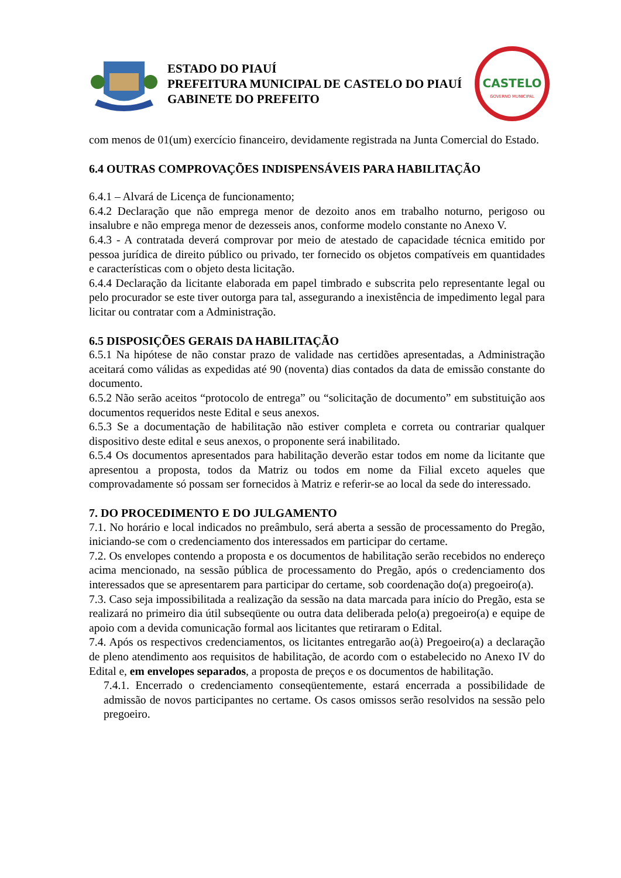ESTADO DO PIAUÍ
PREFEITURA MUNICIPAL DE CASTELO DO PIAUÍ
GABINETE DO PREFEITO
CASTELO
GOVERNO MUNICIPAL
com menos de 01(um) exercício financeiro, devidamente registrada na Junta Comercial do Estado.
6.4 OUTRAS COMPROVAÇÕES INDISPENSÁVEIS PARA HABILITAÇÃO
6.4.1 – Alvará de Licença de funcionamento;
6.4.2 Declaração que não emprega menor de dezoito anos em trabalho noturno, perigoso ou insalubre e não emprega menor de dezesseis anos, conforme modelo constante no Anexo V.
6.4.3 - A contratada deverá comprovar por meio de atestado de capacidade técnica emitido por pessoa jurídica de direito público ou privado, ter fornecido os objetos compatíveis em quantidades e características com o objeto desta licitação.
6.4.4 Declaração da licitante elaborada em papel timbrado e subscrita pelo representante legal ou pelo procurador se este tiver outorga para tal, assegurando a inexistência de impedimento legal para licitar ou contratar com a Administração.
6.5 DISPOSIÇÕES GERAIS DA HABILITAÇÃO
6.5.1 Na hipótese de não constar prazo de validade nas certidões apresentadas, a Administração aceitará como válidas as expedidas até 90 (noventa) dias contados da data de emissão constante do documento.
6.5.2 Não serão aceitos “protocolo de entrega” ou “solicitação de documento” em substituição aos documentos requeridos neste Edital e seus anexos.
6.5.3 Se a documentação de habilitação não estiver completa e correta ou contrariar qualquer dispositivo deste edital e seus anexos, o proponente será inabilitado.
6.5.4 Os documentos apresentados para habilitação deverão estar todos em nome da licitante que apresentou a proposta, todos da Matriz ou todos em nome da Filial exceto aqueles que comprovadamente só possam ser fornecidos à Matriz e referir-se ao local da sede do interessado.
7. DO PROCEDIMENTO E DO JULGAMENTO
7.1. No horário e local indicados no preâmbulo, será aberta a sessão de processamento do Pregão, iniciando-se com o credenciamento dos interessados em participar do certame.
7.2. Os envelopes contendo a proposta e os documentos de habilitação serão recebidos no endereço acima mencionado, na sessão pública de processamento do Pregão, após o credenciamento dos interessados que se apresentarem para participar do certame, sob coordenação do(a) pregoeiro(a).
7.3. Caso seja impossibilitada a realização da sessão na data marcada para início do Pregão, esta se realizará no primeiro dia útil subseqüente ou outra data deliberada pelo(a) pregoeiro(a) e equipe de apoio com a devida comunicação formal aos licitantes que retiraram o Edital.
7.4. Após os respectivos credenciamentos, os licitantes entregarão ao(à) Pregoeiro(a) a declaração de pleno atendimento aos requisitos de habilitação, de acordo com o estabelecido no Anexo IV do Edital e, em envelopes separados, a proposta de preços e os documentos de habilitação.
7.4.1. Encerrado o credenciamento conseqüentemente, estará encerrada a possibilidade de admissão de novos participantes no certame. Os casos omissos serão resolvidos na sessão pelo pregoeiro.